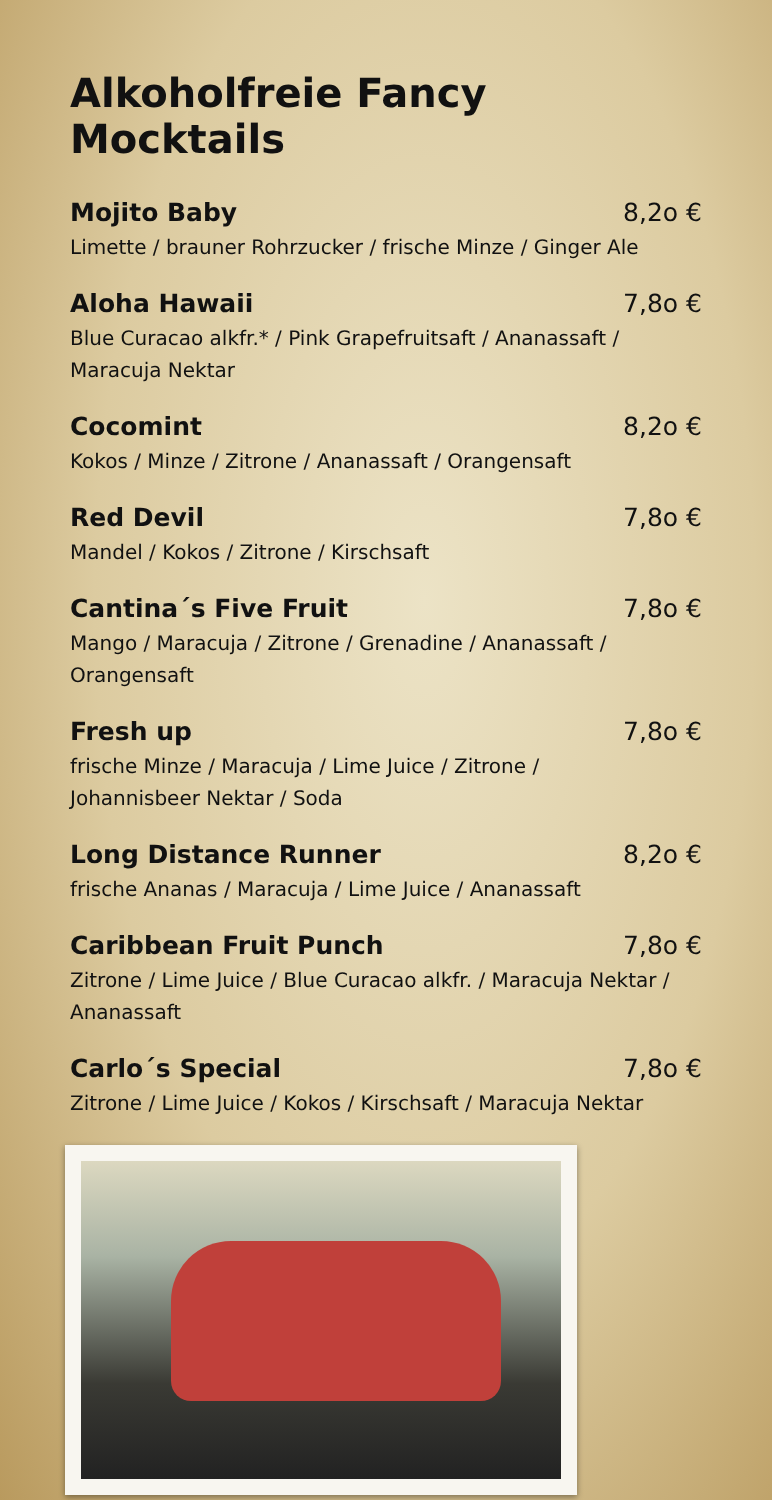Alkoholfreie Fancy Mocktails
Mojito Baby 8,2o €
Limette / brauner Rohrzucker / frische Minze / Ginger Ale
Aloha Hawaii 7,8o €
Blue Curacao alkfr.* / Pink Grapefruitsaft / Ananassaft /
Maracuja Nektar
Cocomint 8,2o €
Kokos / Minze / Zitrone / Ananassaft / Orangensaft
Red Devil 7,8o €
Mandel / Kokos / Zitrone / Kirschsaft
Cantina´s Five Fruit 7,8o €
Mango / Maracuja / Zitrone / Grenadine / Ananassaft /
Orangensaft
Fresh up 7,8o €
frische Minze / Maracuja / Lime Juice / Zitrone /
Johannisbeer Nektar / Soda
Long Distance Runner 8,2o €
frische Ananas / Maracuja / Lime Juice / Ananassaft
Caribbean Fruit Punch 7,8o €
Zitrone / Lime Juice / Blue Curacao alkfr. / Maracuja Nektar /
Ananassaft
Carlo´s Special 7,8o €
Zitrone / Lime Juice / Kokos / Kirschsaft / Maracuja Nektar